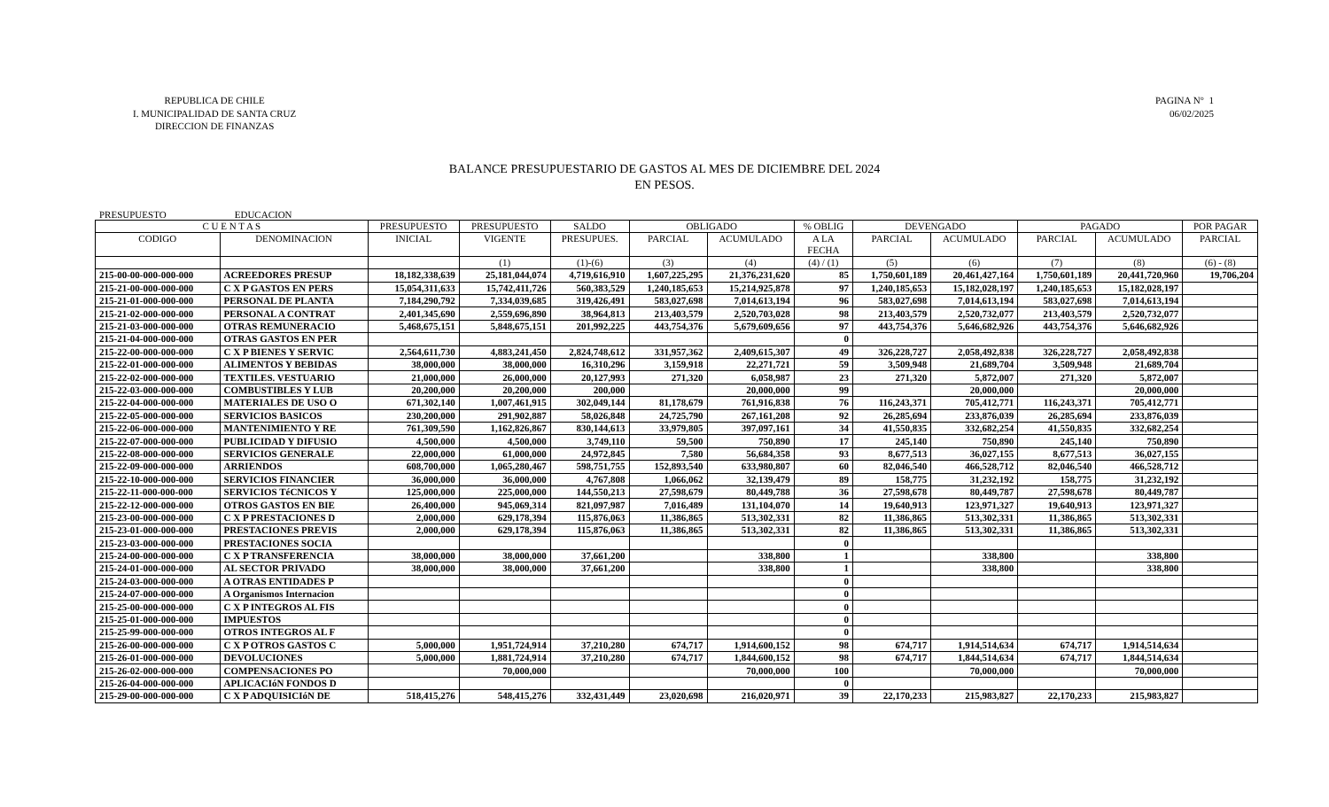REPUBLICA DE CHILE
I. MUNICIPALIDAD DE SANTA CRUZ
DIRECCION DE FINANZAS
PAGINA N° 1
06/02/2025
BALANCE PRESUPUESTARIO DE GASTOS AL MES DE DICIEMBRE DEL 2024
EN PESOS.
PRESUPUESTO EDUCACION
| C U E N T A S | | PRESUPUESTO | PRESUPUESTO | SALDO | OBLIGADO | | % OBLIG | DEVENGADO | | PAGADO | | POR PAGAR |
| --- | --- | --- | --- | --- | --- | --- | --- | --- | --- | --- | --- | --- |
| CODIGO | DENOMINACION | INICIAL | VIGENTE | PRESUPUES. | PARCIAL | ACUMULADO | A LA FECHA | PARCIAL | ACUMULADO | PARCIAL | ACUMULADO | PARCIAL |
| | | | (1) | (1)-(6) | (3) | (4) | (4) / (1) | (5) | (6) | (7) | (8) | (6) - (8) |
| 215-00-00-000-000-000 | ACREEDORES PRESUP | 18,182,338,639 | 25,181,044,074 | 4,719,616,910 | 1,607,225,295 | 21,376,231,620 | 85 | 1,750,601,189 | 20,461,427,164 | 1,750,601,189 | 20,441,720,960 | 19,706,204 |
| 215-21-00-000-000-000 | C X P GASTOS EN PERS | 15,054,311,633 | 15,742,411,726 | 560,383,529 | 1,240,185,653 | 15,214,925,878 | 97 | 1,240,185,653 | 15,182,028,197 | 1,240,185,653 | 15,182,028,197 | |
| 215-21-01-000-000-000 | PERSONAL DE PLANTA | 7,184,290,792 | 7,334,039,685 | 319,426,491 | 583,027,698 | 7,014,613,194 | 96 | 583,027,698 | 7,014,613,194 | 583,027,698 | 7,014,613,194 | |
| 215-21-02-000-000-000 | PERSONAL A CONTRAT | 2,401,345,690 | 2,559,696,890 | 38,964,813 | 213,403,579 | 2,520,703,028 | 98 | 213,403,579 | 2,520,732,077 | 213,403,579 | 2,520,732,077 | |
| 215-21-03-000-000-000 | OTRAS REMUNERACIO | 5,468,675,151 | 5,848,675,151 | 201,992,225 | 443,754,376 | 5,679,609,656 | 97 | 443,754,376 | 5,646,682,926 | 443,754,376 | 5,646,682,926 | |
| 215-21-04-000-000-000 | OTRAS GASTOS EN PER | | | | | | 0 | | | | | |
| 215-22-00-000-000-000 | C X P BIENES Y SERVIC | 2,564,611,730 | 4,883,241,450 | 2,824,748,612 | 331,957,362 | 2,409,615,307 | 49 | 326,228,727 | 2,058,492,838 | 326,228,727 | 2,058,492,838 | |
| 215-22-01-000-000-000 | ALIMENTOS Y BEBIDAS | 38,000,000 | 38,000,000 | 16,310,296 | 3,159,918 | 22,271,721 | 59 | 3,509,948 | 21,689,704 | 3,509,948 | 21,689,704 | |
| 215-22-02-000-000-000 | TEXTILES. VESTUARIO | 21,000,000 | 26,000,000 | 20,127,993 | 271,320 | 6,058,987 | 23 | 271,320 | 5,872,007 | 271,320 | 5,872,007 | |
| 215-22-03-000-000-000 | COMBUSTIBLES Y LUB | 20,200,000 | 20,200,000 | 200,000 | | 20,000,000 | 99 | | 20,000,000 | | 20,000,000 | |
| 215-22-04-000-000-000 | MATERIALES DE USO O | 671,302,140 | 1,007,461,915 | 302,049,144 | 81,178,679 | 761,916,838 | 76 | 116,243,371 | 705,412,771 | 116,243,371 | 705,412,771 | |
| 215-22-05-000-000-000 | SERVICIOS BASICOS | 230,200,000 | 291,902,887 | 58,026,848 | 24,725,790 | 267,161,208 | 92 | 26,285,694 | 233,876,039 | 26,285,694 | 233,876,039 | |
| 215-22-06-000-000-000 | MANTENIMIENTO Y RE | 761,309,590 | 1,162,826,867 | 830,144,613 | 33,979,805 | 397,097,161 | 34 | 41,550,835 | 332,682,254 | 41,550,835 | 332,682,254 | |
| 215-22-07-000-000-000 | PUBLICIDAD Y DIFUSIO | 4,500,000 | 4,500,000 | 3,749,110 | 59,500 | 750,890 | 17 | 245,140 | 750,890 | 245,140 | 750,890 | |
| 215-22-08-000-000-000 | SERVICIOS GENERALE | 22,000,000 | 61,000,000 | 24,972,845 | 7,580 | 56,684,358 | 93 | 8,677,513 | 36,027,155 | 8,677,513 | 36,027,155 | |
| 215-22-09-000-000-000 | ARRIENDOS | 608,700,000 | 1,065,280,467 | 598,751,755 | 152,893,540 | 633,980,807 | 60 | 82,046,540 | 466,528,712 | 82,046,540 | 466,528,712 | |
| 215-22-10-000-000-000 | SERVICIOS FINANCIER | 36,000,000 | 36,000,000 | 4,767,808 | 1,066,062 | 32,139,479 | 89 | 158,775 | 31,232,192 | 158,775 | 31,232,192 | |
| 215-22-11-000-000-000 | SERVICIOS TéCNICOS Y | 125,000,000 | 225,000,000 | 144,550,213 | 27,598,679 | 80,449,788 | 36 | 27,598,678 | 80,449,787 | 27,598,678 | 80,449,787 | |
| 215-22-12-000-000-000 | OTROS GASTOS EN BIE | 26,400,000 | 945,069,314 | 821,097,987 | 7,016,489 | 131,104,070 | 14 | 19,640,913 | 123,971,327 | 19,640,913 | 123,971,327 | |
| 215-23-00-000-000-000 | C X P PRESTACIONES D | 2,000,000 | 629,178,394 | 115,876,063 | 11,386,865 | 513,302,331 | 82 | 11,386,865 | 513,302,331 | 11,386,865 | 513,302,331 | |
| 215-23-01-000-000-000 | PRESTACIONES PREVIS | 2,000,000 | 629,178,394 | 115,876,063 | 11,386,865 | 513,302,331 | 82 | 11,386,865 | 513,302,331 | 11,386,865 | 513,302,331 | |
| 215-23-03-000-000-000 | PRESTACIONES SOCIA | | | | | | 0 | | | | | |
| 215-24-00-000-000-000 | C X P TRANSFERENCIA | 38,000,000 | 38,000,000 | 37,661,200 | | 338,800 | 1 | | 338,800 | | 338,800 | |
| 215-24-01-000-000-000 | AL SECTOR PRIVADO | 38,000,000 | 38,000,000 | 37,661,200 | | 338,800 | 1 | | 338,800 | | 338,800 | |
| 215-24-03-000-000-000 | A OTRAS ENTIDADES P | | | | | | 0 | | | | | |
| 215-24-07-000-000-000 | A Organismos Internacion | | | | | | 0 | | | | | |
| 215-25-00-000-000-000 | C X P INTEGROS AL FIS | | | | | | 0 | | | | | |
| 215-25-01-000-000-000 | IMPUESTOS | | | | | | 0 | | | | | |
| 215-25-99-000-000-000 | OTROS INTEGROS AL F | | | | | | 0 | | | | | |
| 215-26-00-000-000-000 | C X P OTROS GASTOS C | 5,000,000 | 1,951,724,914 | 37,210,280 | 674,717 | 1,914,600,152 | 98 | 674,717 | 1,914,514,634 | 674,717 | 1,914,514,634 | |
| 215-26-01-000-000-000 | DEVOLUCIONES | 5,000,000 | 1,881,724,914 | 37,210,280 | 674,717 | 1,844,600,152 | 98 | 674,717 | 1,844,514,634 | 674,717 | 1,844,514,634 | |
| 215-26-02-000-000-000 | COMPENSACIONES PO | | 70,000,000 | | | 70,000,000 | 100 | | 70,000,000 | | 70,000,000 | |
| 215-26-04-000-000-000 | APLICACIóN FONDOS D | | | | | | 0 | | | | | |
| 215-29-00-000-000-000 | C X P ADQUISICIóN DE | 518,415,276 | 548,415,276 | 332,431,449 | 23,020,698 | 216,020,971 | 39 | 22,170,233 | 215,983,827 | 22,170,233 | 215,983,827 | |